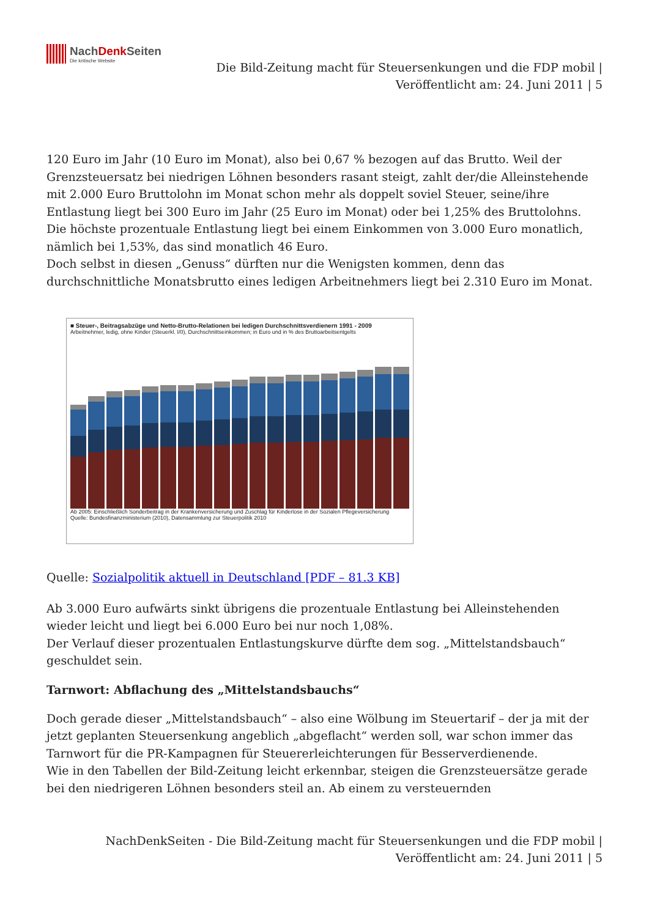NachDenk Seiten
Die kritische Website
Die Bild-Zeitung macht für Steuersenkungen und die FDP mobil |
Veröffentlicht am: 24. Juni 2011 | 5
120 Euro im Jahr (10 Euro im Monat), also bei 0,67 % bezogen auf das Brutto. Weil der Grenzsteuersatz bei niedrigen Löhnen besonders rasant steigt, zahlt der/die Alleinstehende mit 2.000 Euro Bruttolohn im Monat schon mehr als doppelt soviel Steuer, seine/ihre Entlastung liegt bei 300 Euro im Jahr (25 Euro im Monat) oder bei 1,25% des Bruttolohns.
Die höchste prozentuale Entlastung liegt bei einem Einkommen von 3.000 Euro monatlich, nämlich bei 1,53%, das sind monatlich 46 Euro.
Doch selbst in diesen „Genuss“ dürften nur die Wenigsten kommen, denn das durchschnittliche Monatsbrutto eines ledigen Arbeitnehmers liegt bei 2.310 Euro im Monat.
■ Steuer-, Beitragsabzüge und Netto-Brutto-Relationen bei ledigen Durchschnittsverdienern 1991 - 2009
Arbeitnehmer, ledig, ohne Kinder (Steuerkl. I/0), Durchschnittseinkommen; in Euro und in % des Bruttoarbeitsentgelts
Ab 2005: Einschließlich Sonderbeitrag in der Krankenversicherung und Zuschlag für Kinderlose in der Sozialen Pflegeversicherung
Quelle: Bundesfinanzministerium (2010), Datensammlung zur Steuerpolitik 2010
Quelle: Sozialpolitik aktuell in Deutschland [PDF – 81.3 KB]
Ab 3.000 Euro aufwärts sinkt übrigens die prozentuale Entlastung bei Alleinstehenden wieder leicht und liegt bei 6.000 Euro bei nur noch 1,08%.
Der Verlauf dieser prozentualen Entlastungskurve dürfte dem sog. „Mittelstandsbauch“ geschuldet sein.
Tarnwort: Abflachung des „Mittelstandsbauchs“
Doch gerade dieser „Mittelstandsbauch“ – also eine Wölbung im Steuertarif – der ja mit der jetzt geplanten Steuersenkung angeblich „abgeflacht“ werden soll, war schon immer das Tarnwort für die PR-Kampagnen für Steuererleichterungen für Besserverdienende.
Wie in den Tabellen der Bild-Zeitung leicht erkennbar, steigen die Grenzsteuersätze gerade bei den niedrigeren Löhnen besonders steil an. Ab einem zu versteuernden
NachDenkSeiten - Die Bild-Zeitung macht für Steuersenkungen und die FDP mobil |
Veröffentlicht am: 24. Juni 2011 | 5